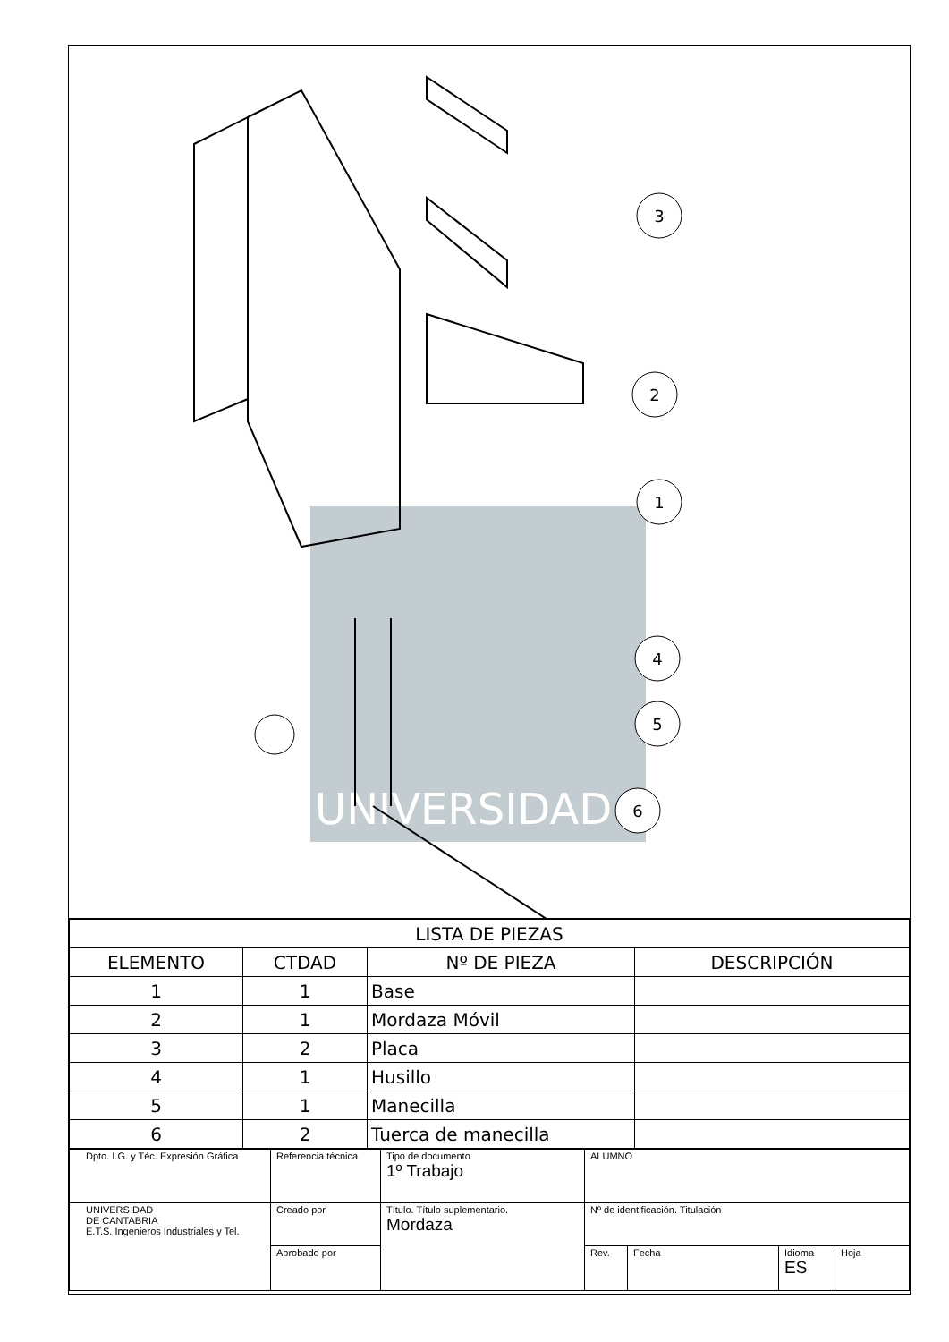UNIVERSIDAD
3
2
1
4
5
6
| LISTA DE PIEZAS | | | |
| --- | --- | --- | --- |
| ELEMENTO | CTDAD | Nº DE PIEZA | DESCRIPCIÓN |
| 1 | 1 | Base | |
| 2 | 1 | Mordaza Móvil | |
| 3 | 2 | Placa | |
| 4 | 1 | Husillo | |
| 5 | 1 | Manecilla | |
| 6 | 2 | Tuerca de manecilla | |
| Dpto. I.G. y Téc. Expresión Gráfica | Referencia técnica | Tipo de documento 1º Trabajo | ALUMNO | | | |
| UNIVERSIDAD DE CANTABRIA E.T.S. Ingenieros Industriales y Tel. | Creado por | Título. Título suplementario. Mordaza | Nº de identificación. Titulación | | | |
| | Aprobado por | | Rev. | Fecha | Idioma ES | Hoja |